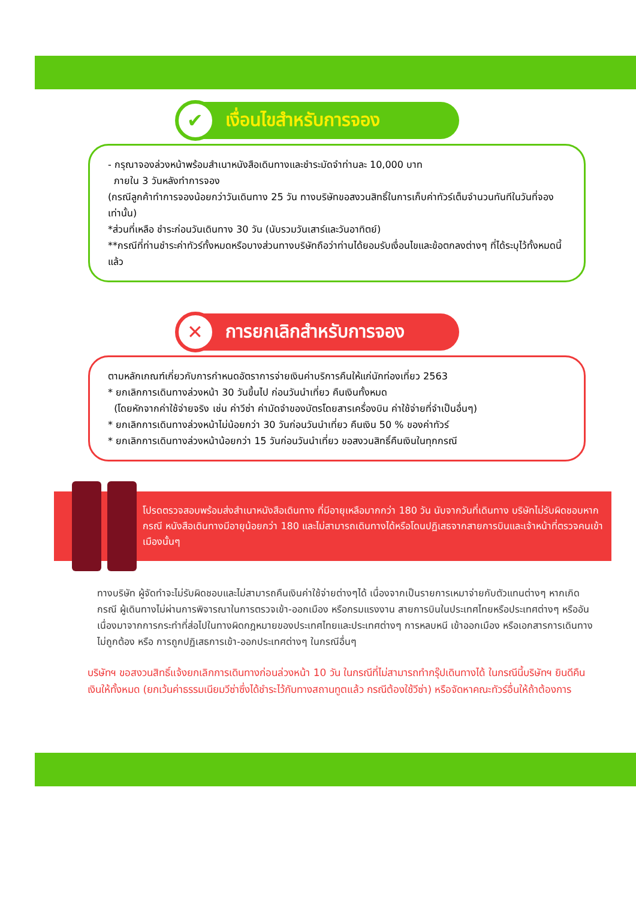✔ เงื่อนไขสำหรับการจอง
- กรุณาจองล่วงหน้าพร้อมสำเนาหนังสือเดินทางและชำระมัดจำท่านละ 10,000 บาท
ภายใน 3 วันหลังทำการจอง
(กรณีลูกค้าทำการจองน้อยกว่าวันเดินทาง 25 วัน ทางบริษัทขอสงวนสิทธิ์ในการเก็บค่าทัวร์เต็มจำนวนทันทีในวันที่จองเท่านั้น)
*ส่วนที่เหลือ ชำระก่อนวันเดินทาง 30 วัน (นับรวมวันเสาร์และวันอาทิตย์)
**กรณีที่ท่านชำระค่าทัวร์ทั้งหมดหรือบางส่วนทางบริษัทถือว่าท่านได้ยอมรับเงื่อนไขและข้อตกลงต่างๆ ที่ได้ระบุไว้ทั้งหมดนี้แล้ว
✕ การยกเลิกสำหรับการจอง
ตามหลักเกณฑ์เกี่ยวกับการกำหนดอัตราการจ่ายเงินค่าบริการคืนให้แก่นักท่องเที่ยว 2563
* ยกเลิกการเดินทางล่วงหน้า 30 วันขึ้นไป ก่อนวันนำเที่ยว คืนเงินทั้งหมด
(โดยหักจากค่าใช้จ่ายจริง เช่น ค่าวีซ่า ค่ามัดจำของบัตรโดยสารเครื่องบิน ค่าใช้จ่ายที่จำเป็นอื่นๆ)
* ยกเลิกการเดินทางล่วงหน้าไม่น้อยกว่า 30 วันก่อนวันนำเที่ยว คืนเงิน 50 % ของค่าทัวร์
* ยกเลิกการเดินทางล่วงหน้าน้อยกว่า 15 วันก่อนวันนำเที่ยว ขอสงวนสิทธิ์คืนเงินในทุกกรณี
โปรดตรวจสอบพร้อมส่งสำเนาหนังสือเดินทาง ที่มีอายุเหลือมากกว่า 180 วัน นับจากวันที่เดินทาง บริษัทไม่รับผิดชอบหากกรณี หนังสือเดินทางมีอายุน้อยกว่า 180 และไม่สามารถเดินทางได้หรือโดนปฏิเสธจากสายการบินและเจ้าหน้าที่ตรวจคนเข้าเมืองนั้นๆ
ทางบริษัท ผู้จัดทำจะไม่รับผิดชอบและไม่สามารถคืนเงินค่าใช้จ่ายต่างๆได้ เนื่องจากเป็นรายการเหมาจ่ายกับตัวแทนต่างๆ หากเกิดกรณี ผู้เดินทางไม่ผ่านการพิจารณาในการตรวจเข้า-ออกเมือง หรือกรมแรงงาน สายการบินในประเทศไทยหรือประเทศต่างๆ หรืออันเนื่องมาจากการกระทำที่ส่อไปในทางผิดกฎหมายของประเทศไทยและประเทศต่างๆ การหลบหนี เข้าออกเมือง หรือเอกสารการเดินทางไม่ถูกต้อง หรือ การถูกปฏิเสธการเข้า-ออกประเทศต่างๆ ในกรณีอื่นๆ
บริษัทฯ ขอสงวนสิทธิ์แจ้งยกเลิกการเดินทางก่อนล่วงหน้า 10 วัน ในกรณีที่ไม่สามารถทำกรุ๊ปเดินทางได้ ในกรณีนี้บริษัทฯ ยินดีคืนเงินให้ทั้งหมด (ยกเว้นค่าธรรมเนียมวีซ่าซึ่งได้ชำระไว้กับทางสถานทูตแล้ว กรณีต้องใช้วีซ่า) หรือจัดหาคณะทัวร์อื่นให้ถ้าต้องการ